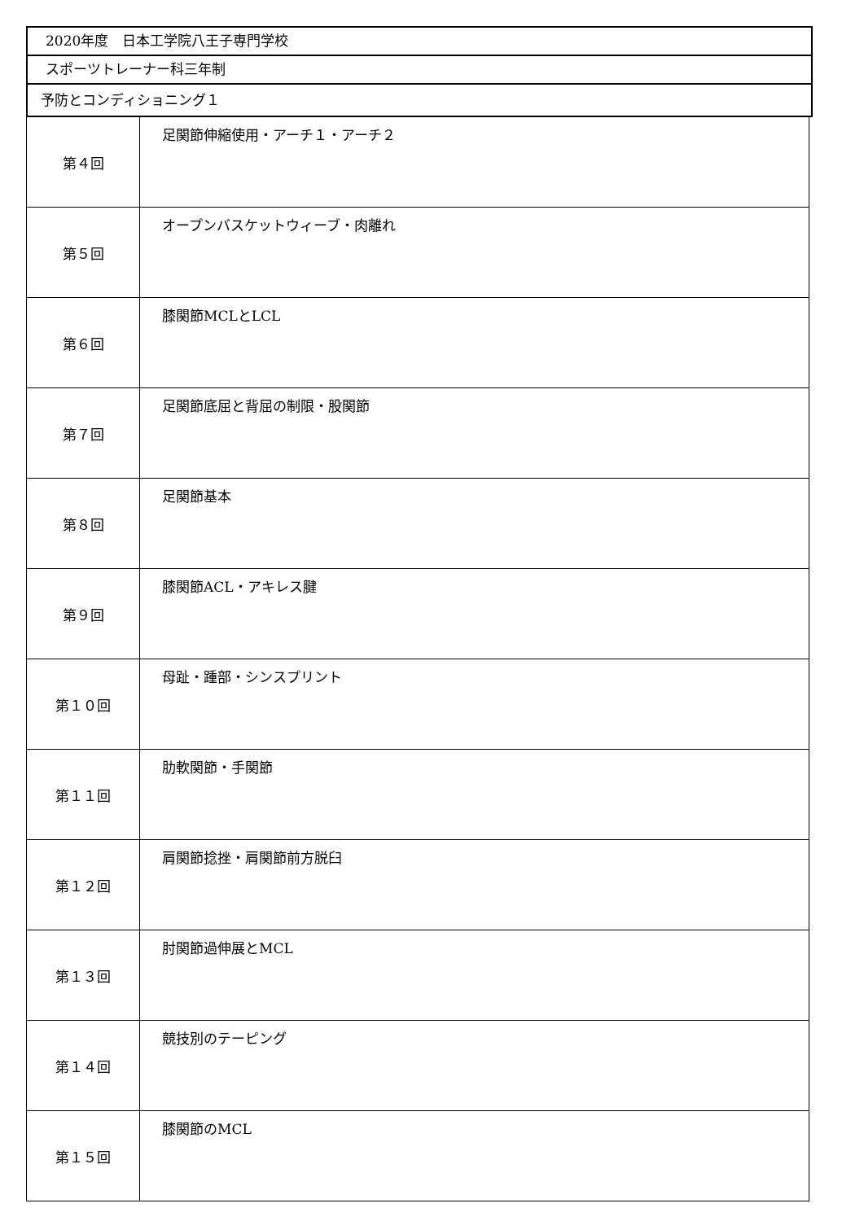2020年度　日本工学院八王子専門学校
スポーツトレーナー科三年制
予防とコンディショニング１
| 第４回 | 足関節伸縮使用・アーチ１・アーチ２ |
| 第５回 | オープンバスケットウィーブ・肉離れ |
| 第６回 | 膝関節MCLとLCL |
| 第７回 | 足関節底屈と背屈の制限・股関節 |
| 第８回 | 足関節基本 |
| 第９回 | 膝関節ACL・アキレス腱 |
| 第１０回 | 母趾・踵部・シンスプリント |
| 第１１回 | 肋軟関節・手関節 |
| 第１２回 | 肩関節捻挫・肩関節前方脱臼 |
| 第１３回 | 肘関節過伸展とMCL |
| 第１４回 | 競技別のテーピング |
| 第１５回 | 膝関節のMCL |